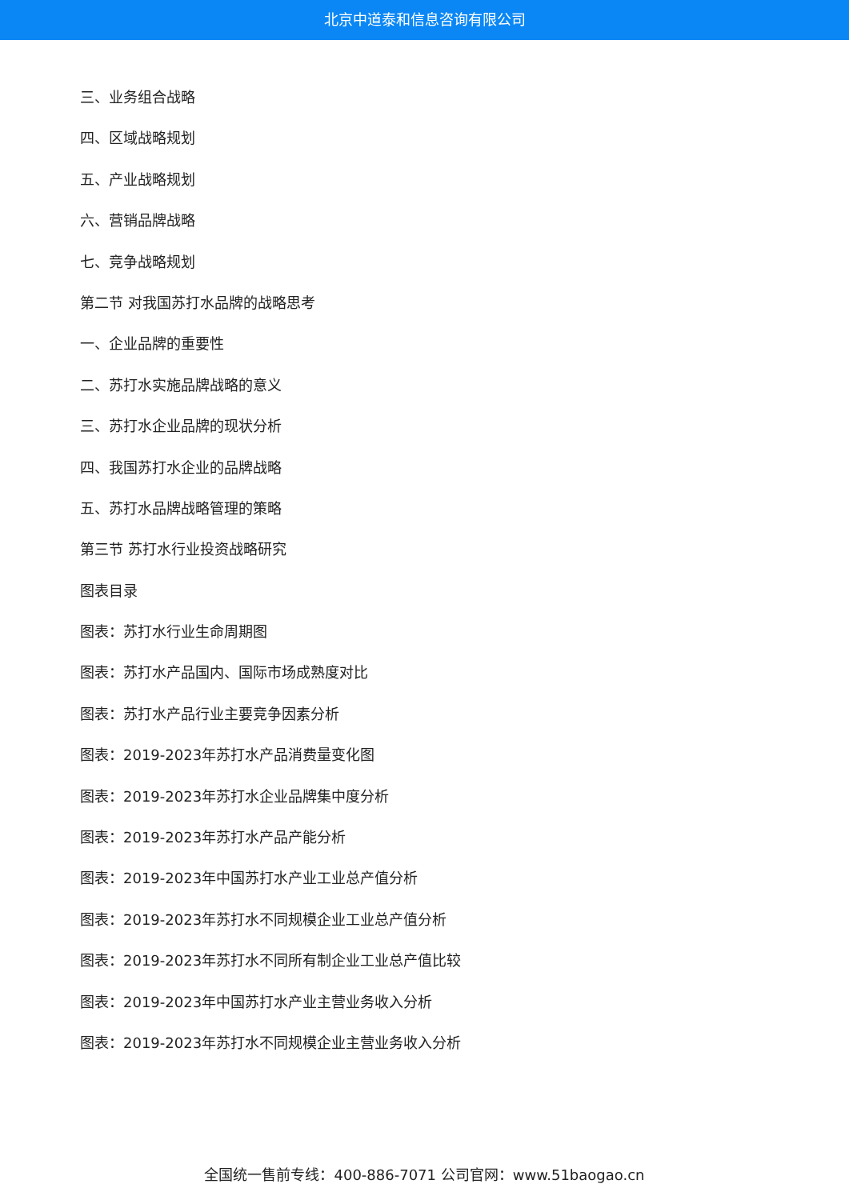北京中道泰和信息咨询有限公司
三、业务组合战略
四、区域战略规划
五、产业战略规划
六、营销品牌战略
七、竞争战略规划
第二节 对我国苏打水品牌的战略思考
一、企业品牌的重要性
二、苏打水实施品牌战略的意义
三、苏打水企业品牌的现状分析
四、我国苏打水企业的品牌战略
五、苏打水品牌战略管理的策略
第三节 苏打水行业投资战略研究
图表目录
图表：苏打水行业生命周期图
图表：苏打水产品国内、国际市场成熟度对比
图表：苏打水产品行业主要竞争因素分析
图表：2019-2023年苏打水产品消费量变化图
图表：2019-2023年苏打水企业品牌集中度分析
图表：2019-2023年苏打水产品产能分析
图表：2019-2023年中国苏打水产业工业总产值分析
图表：2019-2023年苏打水不同规模企业工业总产值分析
图表：2019-2023年苏打水不同所有制企业工业总产值比较
图表：2019-2023年中国苏打水产业主营业务收入分析
图表：2019-2023年苏打水不同规模企业主营业务收入分析
全国统一售前专线：400-886-7071 公司官网：www.51baogao.cn